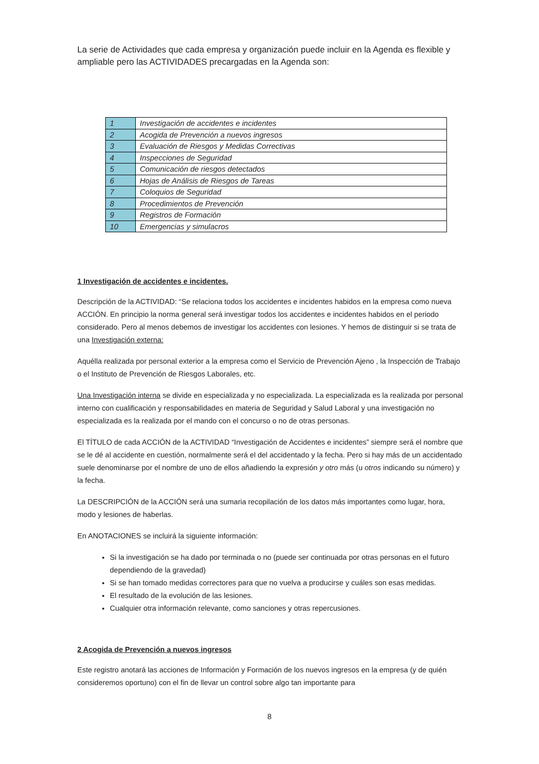La serie de Actividades que cada empresa y organización puede incluir en la Agenda es flexible y ampliable pero las ACTIVIDADES precargadas en la Agenda son:
| 1 | Investigación de accidentes e incidentes |
| 2 | Acogida de Prevención a nuevos ingresos |
| 3 | Evaluación de Riesgos y Medidas Correctivas |
| 4 | Inspecciones de Seguridad |
| 5 | Comunicación de riesgos detectados |
| 6 | Hojas de Análisis de Riesgos de Tareas |
| 7 | Coloquios de Seguridad |
| 8 | Procedimientos de Prevención |
| 9 | Registros de Formación |
| 10 | Emergencias y simulacros |
1 Investigación de accidentes e incidentes.
Descripción de la ACTIVIDAD: “Se relaciona todos los accidentes e incidentes habidos en la empresa como nueva ACCIÓN. En principio la norma general será investigar todos los accidentes e incidentes habidos en el periodo considerado. Pero al menos debemos de investigar los accidentes con lesiones. Y hemos de distinguir si se trata de una Investigación externa:
Aquélla realizada por personal exterior a la empresa como el Servicio de Prevención Ajeno , la Inspección de Trabajo o el Instituto de Prevención de Riesgos Laborales, etc.
Una Investigación interna se divide en especializada y no especializada. La especializada es la realizada por personal interno con cualificación y responsabilidades en materia de Seguridad y Salud Laboral y una investigación no especializada es la realizada por el mando con el concurso o no de otras personas.
El TÍTULO de cada ACCIÓN de la ACTIVIDAD “Investigación de Accidentes e incidentes” siempre será el nombre que se le dé al accidente en cuestión, normalmente será el del accidentado y la fecha. Pero si hay más de un accidentado suele denominarse por el nombre de uno de ellos añadiendo la expresión y otro más (u otros indicando su número) y la fecha.
La DESCRIPCIÓN de la ACCIÓN será una sumaria recopilación de los datos más importantes como lugar, hora, modo y lesiones de haberlas.
En ANOTACIONES se incluirá la siguiente información:
Si la investigación se ha dado por terminada o no (puede ser continuada por otras personas en el futuro dependiendo de la gravedad)
Si se han tomado medidas correctores para que no vuelva a producirse y cuáles son esas medidas.
El resultado de la evolución de las lesiones.
Cualquier otra información relevante, como sanciones y otras repercusiones.
2 Acogida de Prevención a nuevos ingresos
Este registro anotará las acciones de Información y Formación de los nuevos ingresos en la empresa (y de quién consideremos oportuno) con el fin de llevar un control sobre algo tan importante para
8